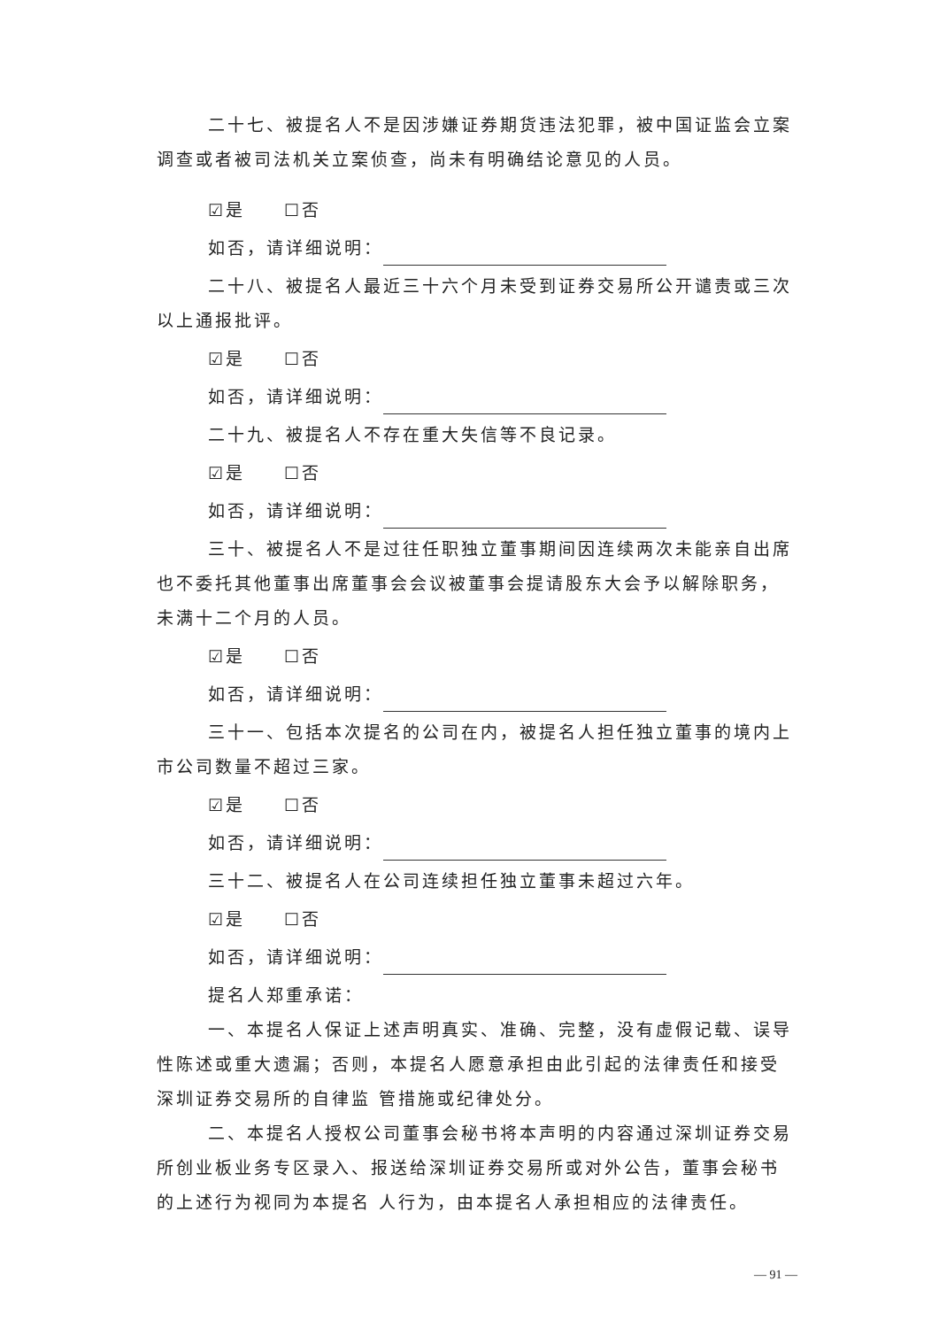二十七、被提名人不是因涉嫌证券期货违法犯罪，被中国证监会立案调查或者被司法机关立案侦查，尚未有明确结论意见的人员。
☑是　　☐否
如否，请详细说明：
二十八、被提名人最近三十六个月未受到证券交易所公开谴责或三次以上通报批评。
☑是　　☐否
如否，请详细说明：
二十九、被提名人不存在重大失信等不良记录。
☑是　　☐否
如否，请详细说明：
三十、被提名人不是过往任职独立董事期间因连续两次未能亲自出席也不委托其他董事出席董事会会议被董事会提请股东大会予以解除职务，未满十二个月的人员。
☑是　　☐否
如否，请详细说明：
三十一、包括本次提名的公司在内，被提名人担任独立董事的境内上市公司数量不超过三家。
☑是　　☐否
如否，请详细说明：
三十二、被提名人在公司连续担任独立董事未超过六年。
☑是　　☐否
如否，请详细说明：
提名人郑重承诺：
一、本提名人保证上述声明真实、准确、完整，没有虚假记载、误导性陈述或重大遗漏；否则，本提名人愿意承担由此引起的法律责任和接受深圳证券交易所的自律监 管措施或纪律处分。
二、本提名人授权公司董事会秘书将本声明的内容通过深圳证券交易所创业板业务专区录入、报送给深圳证券交易所或对外公告，董事会秘书的上述行为视同为本提名 人行为，由本提名人承担相应的法律责任。
— 91 —